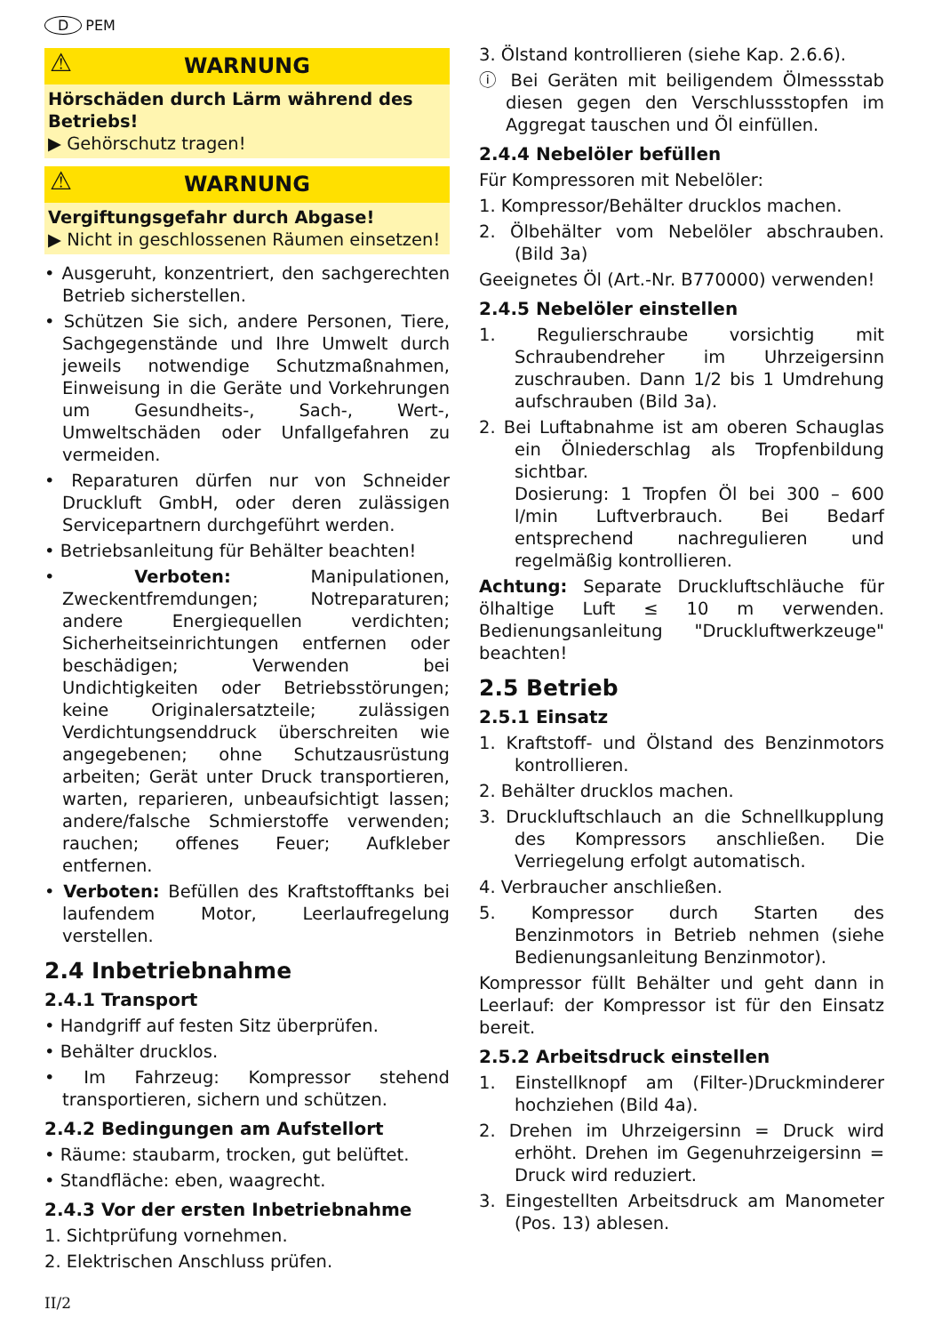D PEM
⚠ WARNUNG
Hörschäden durch Lärm während des Betriebs!
▶ Gehörschutz tragen!
⚠ WARNUNG
Vergiftungsgefahr durch Abgase!
▶ Nicht in geschlossenen Räumen einsetzen!
• Ausgeruht, konzentriert, den sachgerechten Betrieb sicherstellen.
• Schützen Sie sich, andere Personen, Tiere, Sachgegenstände und Ihre Umwelt durch jeweils notwendige Schutzmaßnahmen, Einweisung in die Geräte und Vorkehrungen um Gesundheits-, Sach-, Wert-, Umweltschäden oder Unfallgefahren zu vermeiden.
• Reparaturen dürfen nur von Schneider Druckluft GmbH, oder deren zulässigen Servicepartnern durchgeführt werden.
• Betriebsanleitung für Behälter beachten!
• Verboten: Manipulationen, Zweckentfremdungen; Notreparaturen; andere Energiequellen verdichten; Sicherheitseinrichtungen entfernen oder beschädigen; Verwenden bei Undichtigkeiten oder Betriebsstörungen; keine Originalersatzteile; zulässigen Verdichtungsenddruck überschreiten wie angegebenen; ohne Schutzausrüstung arbeiten; Gerät unter Druck transportieren, warten, reparieren, unbeaufsichtigt lassen; andere/falsche Schmierstoffe verwenden; rauchen; offenes Feuer; Aufkleber entfernen.
• Verboten: Befüllen des Kraftstofftanks bei laufendem Motor, Leerlaufregelung verstellen.
2.4 Inbetriebnahme
2.4.1 Transport
• Handgriff auf festen Sitz überprüfen.
• Behälter drucklos.
• Im Fahrzeug: Kompressor stehend transportieren, sichern und schützen.
2.4.2 Bedingungen am Aufstellort
• Räume: staubarm, trocken, gut belüftet.
• Standfläche: eben, waagrecht.
2.4.3 Vor der ersten Inbetriebnahme
1. Sichtprüfung vornehmen.
2. Elektrischen Anschluss prüfen.
3. Ölstand kontrollieren (siehe Kap. 2.6.6).
ⓘ Bei Geräten mit beiligendem Ölmessstab diesen gegen den Verschlussstopfen im Aggregat tauschen und Öl einfüllen.
2.4.4 Nebelöler befüllen
Für Kompressoren mit Nebelöler:
1. Kompressor/Behälter drucklos machen.
2. Ölbehälter vom Nebelöler abschrauben. (Bild 3a)
Geeignetes Öl (Art.-Nr. B770000) verwenden!
2.4.5 Nebelöler einstellen
1. Regulierschraube vorsichtig mit Schraubendreher im Uhrzeigersinn zuschrauben. Dann 1/2 bis 1 Umdrehung aufschrauben (Bild 3a).
2. Bei Luftabnahme ist am oberen Schauglas ein Ölniederschlag als Tropfenbildung sichtbar.
Dosierung: 1 Tropfen Öl bei 300 – 600 l/min Luftverbrauch. Bei Bedarf entsprechend nachregulieren und regelmäßig kontrollieren.
Achtung: Separate Druckluftschläuche für ölhaltige Luft ≤ 10 m verwenden. Bedienungsanleitung "Druckluftwerkzeuge" beachten!
2.5 Betrieb
2.5.1 Einsatz
1. Kraftstoff- und Ölstand des Benzinmotors kontrollieren.
2. Behälter drucklos machen.
3. Druckluftschlauch an die Schnellkupplung des Kompressors anschließen. Die Verriegelung erfolgt automatisch.
4. Verbraucher anschließen.
5. Kompressor durch Starten des Benzinmotors in Betrieb nehmen (siehe Bedienungsanleitung Benzinmotor).
Kompressor füllt Behälter und geht dann in Leerlauf: der Kompressor ist für den Einsatz bereit.
2.5.2 Arbeitsdruck einstellen
1. Einstellknopf am (Filter-)Druckminderer hochziehen (Bild 4a).
2. Drehen im Uhrzeigersinn = Druck wird erhöht. Drehen im Gegenuhrzeigersinn = Druck wird reduziert.
3. Eingestellten Arbeitsdruck am Manometer (Pos. 13) ablesen.
II/2